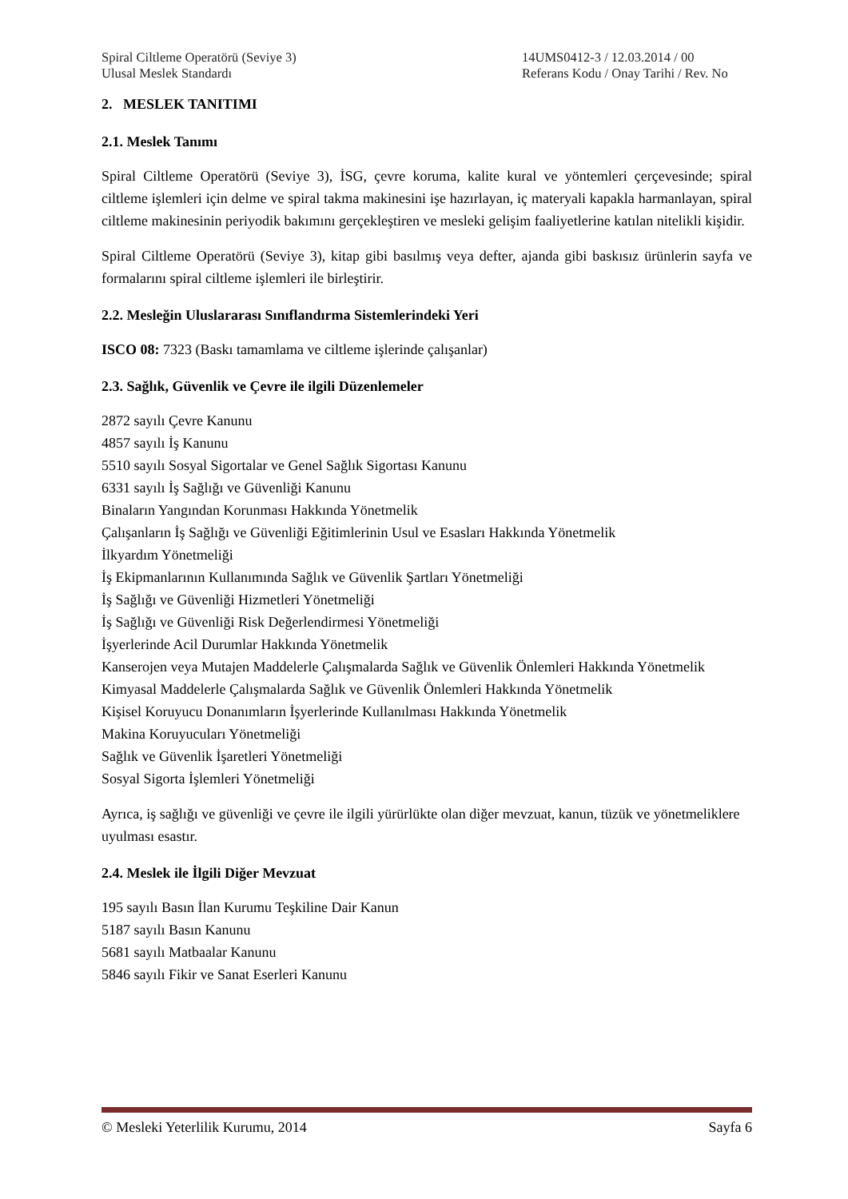Spiral Ciltleme Operatörü (Seviye 3)
Ulusal Meslek Standardı
14UMS0412-3 / 12.03.2014 / 00
Referans Kodu / Onay Tarihi / Rev. No
2. MESLEK TANITIMI
2.1. Meslek Tanımı
Spiral Ciltleme Operatörü (Seviye 3), İSG, çevre koruma, kalite kural ve yöntemleri çerçevesinde; spiral ciltleme işlemleri için delme ve spiral takma makinesini işe hazırlayan, iç materyali kapakla harmanlayan, spiral ciltleme makinesinin periyodik bakımını gerçekleştiren ve mesleki gelişim faaliyetlerine katılan nitelikli kişidir.
Spiral Ciltleme Operatörü (Seviye 3), kitap gibi basılmış veya defter, ajanda gibi baskısız ürünlerin sayfa ve formalarını spiral ciltleme işlemleri ile birleştirir.
2.2. Mesleğin Uluslararası Sınıflandırma Sistemlerindeki Yeri
ISCO 08: 7323 (Baskı tamamlama ve ciltleme işlerinde çalışanlar)
2.3. Sağlık, Güvenlik ve Çevre ile ilgili Düzenlemeler
2872 sayılı Çevre Kanunu
4857 sayılı İş Kanunu
5510 sayılı Sosyal Sigortalar ve Genel Sağlık Sigortası Kanunu
6331 sayılı İş Sağlığı ve Güvenliği Kanunu
Binaların Yangından Korunması Hakkında Yönetmelik
Çalışanların İş Sağlığı ve Güvenliği Eğitimlerinin Usul ve Esasları Hakkında Yönetmelik
İlkyardım Yönetmeliği
İş Ekipmanlarının Kullanımında Sağlık ve Güvenlik Şartları Yönetmeliği
İş Sağlığı ve Güvenliği Hizmetleri Yönetmeliği
İş Sağlığı ve Güvenliği Risk Değerlendirmesi Yönetmeliği
İşyerlerinde Acil Durumlar Hakkında Yönetmelik
Kanserojen veya Mutajen Maddelerle Çalışmalarda Sağlık ve Güvenlik Önlemleri Hakkında Yönetmelik
Kimyasal Maddelerle Çalışmalarda Sağlık ve Güvenlik Önlemleri Hakkında Yönetmelik
Kişisel Koruyucu Donanımların İşyerlerinde Kullanılması Hakkında Yönetmelik
Makina Koruyucuları Yönetmeliği
Sağlık ve Güvenlik İşaretleri Yönetmeliği
Sosyal Sigorta İşlemleri Yönetmeliği
Ayrıca, iş sağlığı ve güvenliği ve çevre ile ilgili yürürlükte olan diğer mevzuat, kanun, tüzük ve yönetmeliklere uyulması esastır.
2.4. Meslek ile İlgili Diğer Mevzuat
195 sayılı Basın İlan Kurumu Teşkiline Dair Kanun
5187 sayılı Basın Kanunu
5681 sayılı Matbaalar Kanunu
5846 sayılı Fikir ve Sanat Eserleri Kanunu
© Mesleki Yeterlilik Kurumu, 2014 Sayfa 6